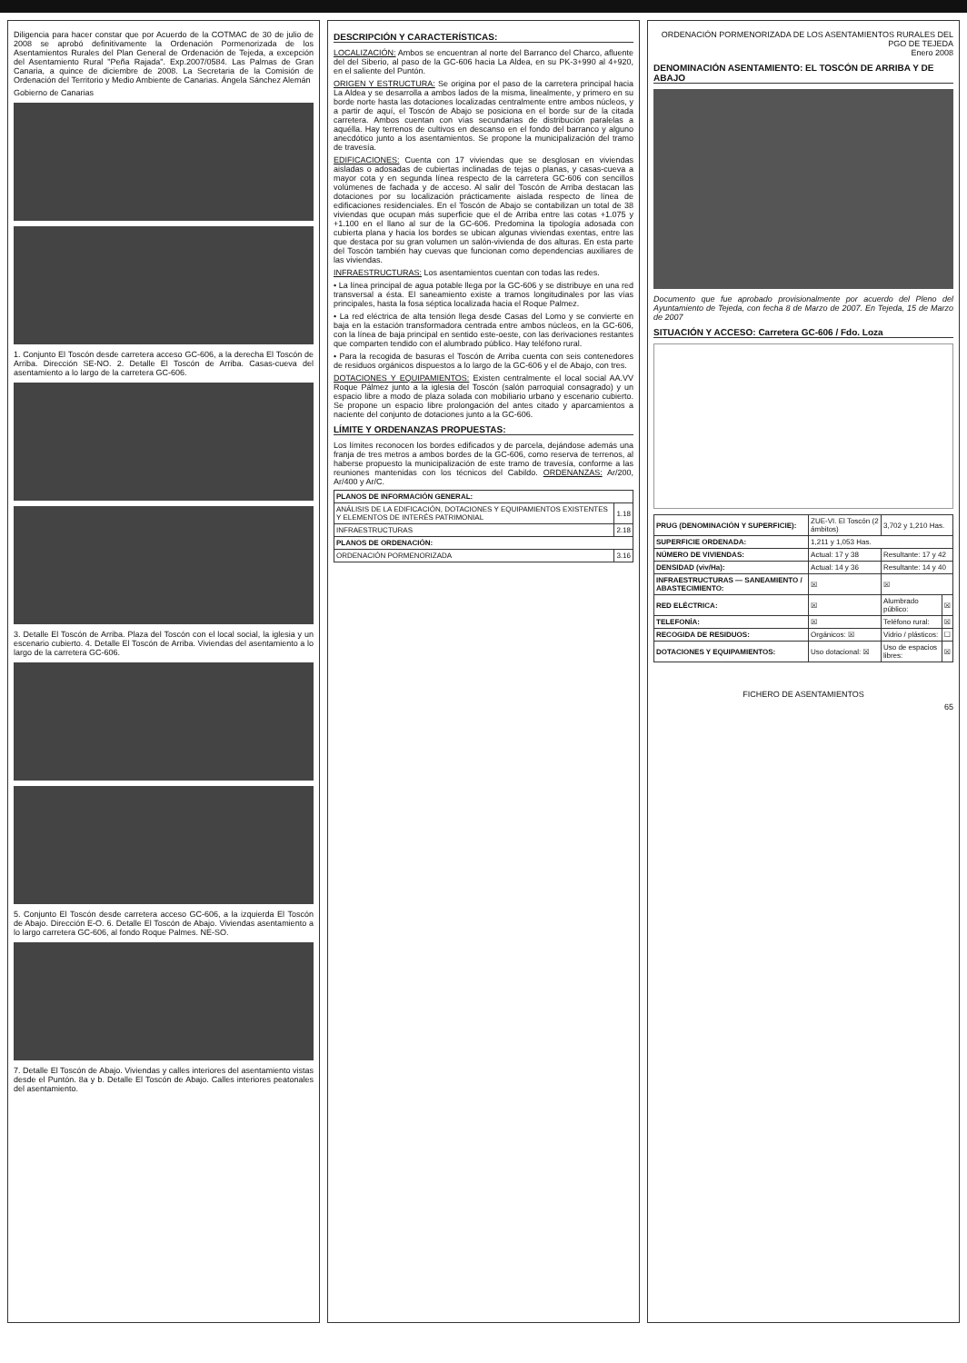Diligencia para hacer constar que por Acuerdo de la COTMAC de 30 de julio de 2008 se aprobó definitivamente la Ordenación Pormenorizada de los Asentamientos Rurales del Plan General de Ordenación de Tejeda, a excepción del Asentamiento Rural "Peña Rajada". Exp.2007/0584. Las Palmas de Gran Canaria, a quince de diciembre de 2008. La Secretaria de la Comisión de Ordenación del Territorio y Medio Ambiente de Canarias. Ángela Sánchez Alemán
Gobierno de Canarias
1. Conjunto El Toscón desde carretera acceso GC-606, a la derecha El Toscón de Arriba. Dirección SE-NO. 2. Detalle El Toscón de Arriba. Casas-cueva del asentamiento a lo largo de la carretera GC-606.
3. Detalle El Toscón de Arriba. Plaza del Toscón con el local social, la iglesia y un escenario cubierto. 4. Detalle El Toscón de Arriba. Viviendas del asentamiento a lo largo de la carretera GC-606.
5. Conjunto El Toscón desde carretera acceso GC-606, a la izquierda El Toscón de Abajo. Dirección E-O. 6. Detalle El Toscón de Abajo. Viviendas asentamiento a lo largo carretera GC-606, al fondo Roque Palmes. NE-SO.
7. Detalle El Toscón de Abajo. Viviendas y calles interiores del asentamiento vistas desde el Puntón. 8a y b. Detalle El Toscón de Abajo. Calles interiores peatonales del asentamiento.
DESCRIPCIÓN Y CARACTERÍSTICAS:
LOCALIZACIÓN: Ambos se encuentran al norte del Barranco del Charco, afluente del del Siberio, al paso de la GC-606 hacia La Aldea, en su PK-3+990 al 4+920, en el saliente del Puntón.
ORIGEN Y ESTRUCTURA: Se origina por el paso de la carretera principal hacia La Aldea y se desarrolla a ambos lados de la misma, linealmente, y primero en su borde norte hasta las dotaciones localizadas centralmente entre ambos núcleos, y a partir de aquí, el Toscón de Abajo se posiciona en el borde sur de la citada carretera. Ambos cuentan con vías secundarias de distribución paralelas a aquélla. Hay terrenos de cultivos en descanso en el fondo del barranco y alguno anecdótico junto a los asentamientos. Se propone la municipalización del tramo de travesía.
EDIFICACIONES: Cuenta con 17 viviendas que se desglosan en viviendas aisladas o adosadas de cubiertas inclinadas de tejas o planas, y casas-cueva a mayor cota y en segunda línea respecto de la carretera GC-606 con sencillos volúmenes de fachada y de acceso. Al salir del Toscón de Arriba destacan las dotaciones por su localización prácticamente aislada respecto de línea de edificaciones residenciales. En el Toscón de Abajo se contabilizan un total de 38 viviendas que ocupan más superficie que el de Arriba entre las cotas +1.075 y +1.100 en el llano al sur de la GC-606. Predomina la tipología adosada con cubierta plana y hacia los bordes se ubican algunas viviendas exentas, entre las que destaca por su gran volumen un salón-vivienda de dos alturas. En esta parte del Toscón también hay cuevas que funcionan como dependencias auxiliares de las viviendas.
INFRAESTRUCTURAS: Los asentamientos cuentan con todas las redes.
• La línea principal de agua potable llega por la GC-606 y se distribuye en una red transversal a ésta. El saneamiento existe a tramos longitudinales por las vías principales, hasta la fosa séptica localizada hacia el Roque Palmez.
• La red eléctrica de alta tensión llega desde Casas del Lomo y se convierte en baja en la estación transformadora centrada entre ambos núcleos, en la GC-606, con la línea de baja principal en sentido este-oeste, con las derivaciones restantes que comparten tendido con el alumbrado público. Hay teléfono rural.
• Para la recogida de basuras el Toscón de Arriba cuenta con seis contenedores de residuos orgánicos dispuestos a lo largo de la GC-606 y el de Abajo, con tres.
DOTACIONES Y EQUIPAMIENTOS: Existen centralmente el local social AA.VV Roque Pálmez junto a la iglesia del Toscón (salón parroquial consagrado) y un espacio libre a modo de plaza solada con mobiliario urbano y escenario cubierto. Se propone un espacio libre prolongación del antes citado y aparcamientos a naciente del conjunto de dotaciones junto a la GC-606.
LÍMITE Y ORDENANZAS PROPUESTAS:
Los límites reconocen los bordes edificados y de parcela, dejándose además una franja de tres metros a ambos bordes de la GC-606, como reserva de terrenos, al haberse propuesto la municipalización de este tramo de travesía, conforme a las reuniones mantenidas con los técnicos del Cabildo. ORDENANZAS: Ar/200, Ar/400 y Ar/C.
| PLANOS DE INFORMACIÓN GENERAL: | |
| --- | --- |
| ANÁLISIS DE LA EDIFICACIÓN, DOTACIONES Y EQUIPAMIENTOS EXISTENTES Y ELEMENTOS DE INTERÉS PATRIMONIAL | 1.18 |
| INFRAESTRUCTURAS | 2.18 |
| PLANOS DE ORDENACIÓN: | |
| ORDENACIÓN PORMENORIZADA | 3.16 |
ORDENACIÓN PORMENORIZADA DE LOS ASENTAMIENTOS RURALES DEL PGO DE TEJEDA
Enero 2008
DENOMINACIÓN ASENTAMIENTO: EL TOSCÓN DE ARRIBA Y DE ABAJO
Documento que fue aprobado provisionalmente por acuerdo del Pleno del Ayuntamiento de Tejeda, con fecha 8 de Marzo de 2007. En Tejeda, 15 de Marzo de 2007
SITUACIÓN Y ACCESO: Carretera GC-606 / Fdo. Loza
| PRUG (DENOMINACIÓN Y SUPERFICIE): | ZUE-VI. El Toscón (2 ámbitos) | 3,702 y 1,210 Has. | |
| SUPERFICIE ORDENADA: | 1,211 y 1,053 Has. | | |
| NÚMERO DE VIVIENDAS: | Actual: 17 y 38 | Resultante: 17 y 42 | |
| DENSIDAD (viv/Ha): | Actual: 14 y 36 | Resultante: 14 y 40 | |
| INFRAESTRUCTURAS — SANEAMIENTO / ABASTECIMIENTO: | ☒ | ☒ | |
| RED ELÉCTRICA: | ☒ | Alumbrado público: | ☒ |
| TELEFONÍA: | ☒ | Teléfono rural: | ☒ |
| RECOGIDA DE RESIDUOS: | Orgánicos: ☒ | Vidrio / plásticos: | ☐ |
| DOTACIONES Y EQUIPAMIENTOS: | Uso dotacional: ☒ | Uso de espacios libres: | ☒ |
FICHERO DE ASENTAMIENTOS
65